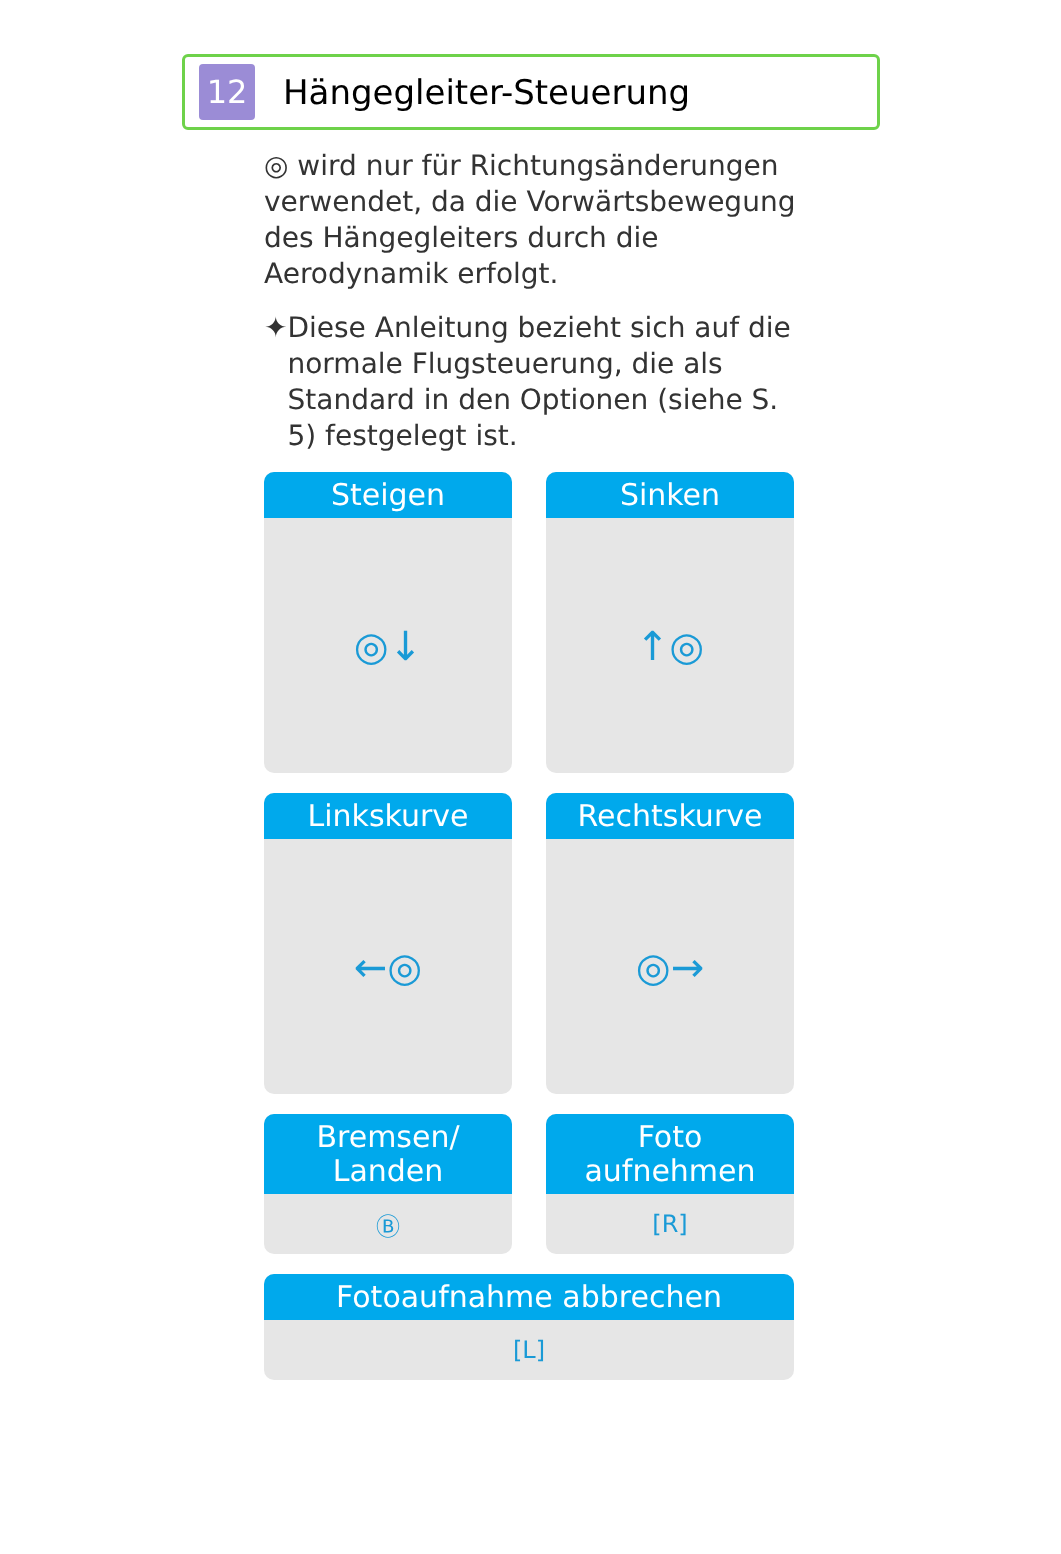12
Hängegleiter-Steuerung
◎ wird nur für Richtungsänderungen verwendet, da die Vorwärtsbewegung des Hängegleiters durch die Aerodynamik erfolgt.
✦ Diese Anleitung bezieht sich auf die normale Flugsteuerung, die als Standard in den Optionen (siehe S. 5) festgelegt ist.
Steigen
◎↓
Sinken
↑◎
Linkskurve
←◎
Rechtskurve
◎→
Bremsen/
Landen
Ⓑ
Foto aufnehmen
[R]
Fotoaufnahme abbrechen
[L]